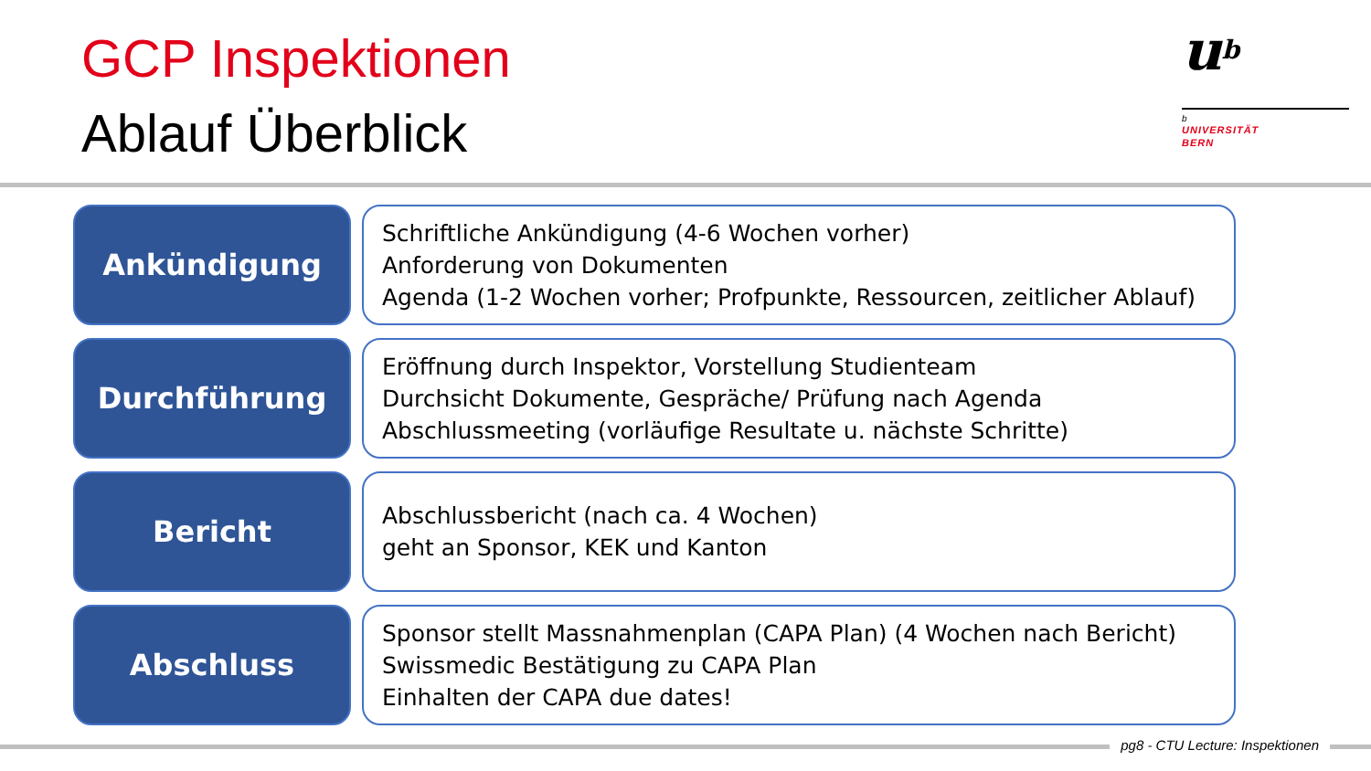GCP Inspektionen
Ablauf Überblick
ub
b
UNIVERSITÄT
BERN
Ankündigung
Schriftliche Ankündigung (4-6 Wochen vorher)
Anforderung von Dokumenten
Agenda (1-2 Wochen vorher; Profpunkte, Ressourcen, zeitlicher Ablauf)
Durchführung
Eröffnung durch Inspektor, Vorstellung Studienteam
Durchsicht Dokumente, Gespräche/ Prüfung nach Agenda
Abschlussmeeting (vorläufige Resultate u. nächste Schritte)
Bericht
Abschlussbericht (nach ca. 4 Wochen)
geht an Sponsor, KEK und Kanton
Abschluss
Sponsor stellt Massnahmenplan (CAPA Plan) (4 Wochen nach Bericht)
Swissmedic Bestätigung zu CAPA Plan
Einhalten der CAPA due dates!
pg8 - CTU Lecture: Inspektionen